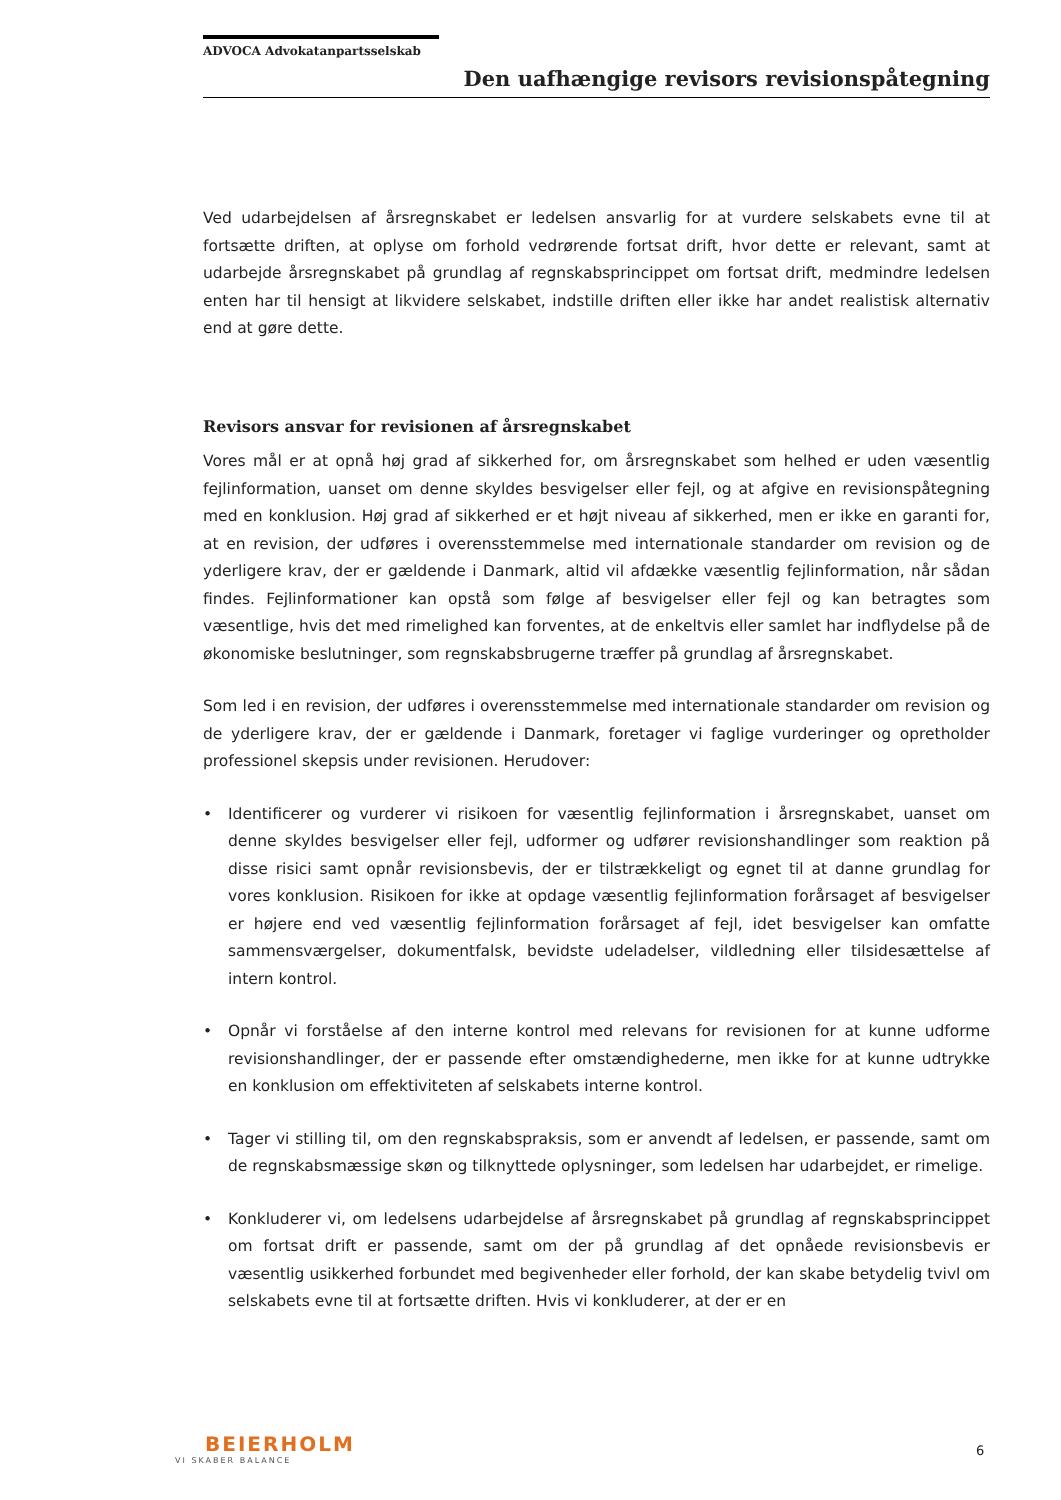ADVOCA Advokatanpartsselskab
Den uafhængige revisors revisionspåtegning
Ved udarbejdelsen af årsregnskabet er ledelsen ansvarlig for at vurdere selskabets evne til at fortsætte driften, at oplyse om forhold vedrørende fortsat drift, hvor dette er relevant, samt at udarbejde årsregnskabet på grundlag af regnskabsprincippet om fortsat drift, medmindre ledelsen enten har til hensigt at likvidere selskabet, indstille driften eller ikke har andet realistisk alternativ end at gøre dette.
Revisors ansvar for revisionen af årsregnskabet
Vores mål er at opnå høj grad af sikkerhed for, om årsregnskabet som helhed er uden væsentlig fejlinformation, uanset om denne skyldes besvigelser eller fejl, og at afgive en revisionspåtegning med en konklusion. Høj grad af sikkerhed er et højt niveau af sikkerhed, men er ikke en garanti for, at en revision, der udføres i overensstemmelse med internationale standarder om revision og de yderligere krav, der er gældende i Danmark, altid vil afdække væsentlig fejlinformation, når sådan findes. Fejlinformationer kan opstå som følge af besvigelser eller fejl og kan betragtes som væsentlige, hvis det med rimelighed kan forventes, at de enkeltvis eller samlet har indflydelse på de økonomiske beslutninger, som regnskabsbrugerne træffer på grundlag af årsregnskabet.
Som led i en revision, der udføres i overensstemmelse med internationale standarder om revision og de yderligere krav, der er gældende i Danmark, foretager vi faglige vurderinger og opretholder professionel skepsis under revisionen. Herudover:
• Identificerer og vurderer vi risikoen for væsentlig fejlinformation i årsregnskabet, uanset om denne skyldes besvigelser eller fejl, udformer og udfører revisionshandlinger som reaktion på disse risici samt opnår revisionsbevis, der er tilstrækkeligt og egnet til at danne grundlag for vores konklusion. Risikoen for ikke at opdage væsentlig fejlinformation forårsaget af besvigelser er højere end ved væsentlig fejlinformation forårsaget af fejl, idet besvigelser kan omfatte sammensværgelser, dokumentfalsk, bevidste udeladelser, vildledning eller tilsidesættelse af intern kontrol.
• Opnår vi forståelse af den interne kontrol med relevans for revisionen for at kunne udforme revisionshandlinger, der er passende efter omstændighederne, men ikke for at kunne udtrykke en konklusion om effektiviteten af selskabets interne kontrol.
• Tager vi stilling til, om den regnskabspraksis, som er anvendt af ledelsen, er passende, samt om de regnskabsmæssige skøn og tilknyttede oplysninger, som ledelsen har udarbejdet, er rimelige.
• Konkluderer vi, om ledelsens udarbejdelse af årsregnskabet på grundlag af regnskabsprincippet om fortsat drift er passende, samt om der på grundlag af det opnåede revisionsbevis er væsentlig usikkerhed forbundet med begivenheder eller forhold, der kan skabe betydelig tvivl om selskabets evne til at fortsætte driften. Hvis vi konkluderer, at der er en
BEIERHOLM
VI SKABER BALANCE
6